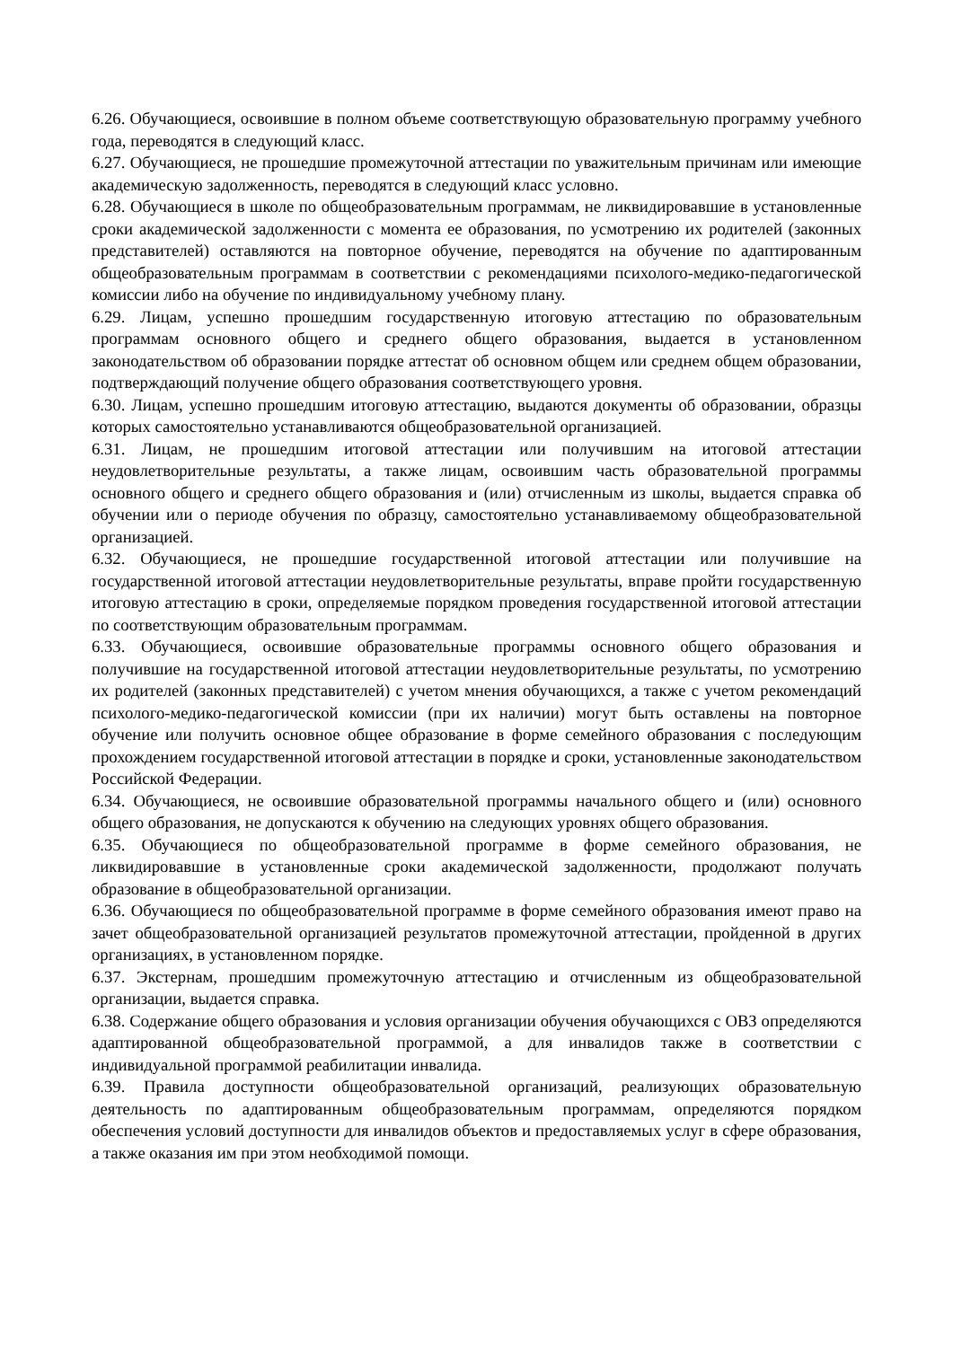6.26. Обучающиеся, освоившие в полном объеме соответствующую образовательную программу учебного года, переводятся в следующий класс.
6.27. Обучающиеся, не прошедшие промежуточной аттестации по уважительным причинам или имеющие академическую задолженность, переводятся в следующий класс условно.
6.28. Обучающиеся в школе по общеобразовательным программам, не ликвидировавшие в установленные сроки академической задолженности с момента ее образования, по усмотрению их родителей (законных представителей) оставляются на повторное обучение, переводятся на обучение по адаптированным общеобразовательным программам в соответствии с рекомендациями психолого-медико-педагогической комиссии либо на обучение по индивидуальному учебному плану.
6.29. Лицам, успешно прошедшим государственную итоговую аттестацию по образовательным программам основного общего и среднего общего образования, выдается в установленном законодательством об образовании порядке аттестат об основном общем или среднем общем образовании, подтверждающий получение общего образования соответствующего уровня.
6.30. Лицам, успешно прошедшим итоговую аттестацию, выдаются документы об образовании, образцы которых самостоятельно устанавливаются общеобразовательной организацией.
6.31. Лицам, не прошедшим итоговой аттестации или получившим на итоговой аттестации неудовлетворительные результаты, а также лицам, освоившим часть образовательной программы основного общего и среднего общего образования и (или) отчисленным из школы, выдается справка об обучении или о периоде обучения по образцу, самостоятельно устанавливаемому общеобразовательной организацией.
6.32. Обучающиеся, не прошедшие государственной итоговой аттестации или получившие на государственной итоговой аттестации неудовлетворительные результаты, вправе пройти государственную итоговую аттестацию в сроки, определяемые порядком проведения государственной итоговой аттестации по соответствующим образовательным программам.
6.33. Обучающиеся, освоившие образовательные программы основного общего образования и получившие на государственной итоговой аттестации неудовлетворительные результаты, по усмотрению их родителей (законных представителей) с учетом мнения обучающихся, а также с учетом рекомендаций психолого-медико-педагогической комиссии (при их наличии) могут быть оставлены на повторное обучение или получить основное общее образование в форме семейного образования с последующим прохождением государственной итоговой аттестации в порядке и сроки, установленные законодательством Российской Федерации.
6.34. Обучающиеся, не освоившие образовательной программы начального общего и (или) основного общего образования, не допускаются к обучению на следующих уровнях общего образования.
6.35. Обучающиеся по общеобразовательной программе в форме семейного образования, не ликвидировавшие в установленные сроки академической задолженности, продолжают получать образование в общеобразовательной организации.
6.36. Обучающиеся по общеобразовательной программе в форме семейного образования имеют право на зачет общеобразовательной организацией результатов промежуточной аттестации, пройденной в других организациях, в установленном порядке.
6.37. Экстернам, прошедшим промежуточную аттестацию и отчисленным из общеобразовательной организации, выдается справка.
6.38. Содержание общего образования и условия организации обучения обучающихся с ОВЗ определяются адаптированной общеобразовательной программой, а для инвалидов также в соответствии с индивидуальной программой реабилитации инвалида.
6.39. Правила доступности общеобразовательной организаций, реализующих образовательную деятельность по адаптированным общеобразовательным программам, определяются порядком обеспечения условий доступности для инвалидов объектов и предоставляемых услуг в сфере образования, а также оказания им при этом необходимой помощи.